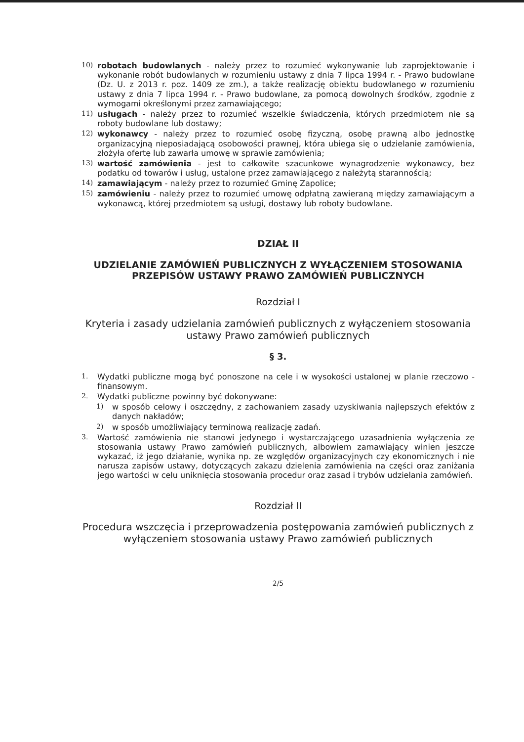10) robotach budowlanych - należy przez to rozumieć wykonywanie lub zaprojektowanie i wykonanie robót budowlanych w rozumieniu ustawy z dnia 7 lipca 1994 r. - Prawo budowlane (Dz. U. z 2013 r. poz. 1409 ze zm.), a także realizację obiektu budowlanego w rozumieniu ustawy z dnia 7 lipca 1994 r. - Prawo budowlane, za pomocą dowolnych środków, zgodnie z wymogami określonymi przez zamawiającego;
11) usługach - należy przez to rozumieć wszelkie świadczenia, których przedmiotem nie są roboty budowlane lub dostawy;
12) wykonawcy - należy przez to rozumieć osobę fizyczną, osobę prawną albo jednostkę organizacyjną nieposiadającą osobowości prawnej, która ubiega się o udzielanie zamówienia, złożyła ofertę lub zawarła umowę w sprawie zamówienia;
13) wartość zamówienia - jest to całkowite szacunkowe wynagrodzenie wykonawcy, bez podatku od towarów i usług, ustalone przez zamawiającego z należytą starannością;
14) zamawiającym - należy przez to rozumieć Gminę Zapolice;
15) zamówieniu - należy przez to rozumieć umowę odpłatną zawieraną między zamawiającym a wykonawcą, której przedmiotem są usługi, dostawy lub roboty budowlane.
DZIAŁ II
UDZIELANIE ZAMÓWIEŃ PUBLICZNYCH Z WYŁĄCZENIEM STOSOWANIA PRZEPISÓW USTAWY PRAWO ZAMÓWIEŃ PUBLICZNYCH
Rozdział I
Kryteria i zasady udzielania zamówień publicznych z wyłączeniem stosowania ustawy Prawo zamówień publicznych
§ 3.
1. Wydatki publiczne mogą być ponoszone na cele i w wysokości ustalonej w planie rzeczowo - finansowym.
2. Wydatki publiczne powinny być dokonywane:
1) w sposób celowy i oszczędny, z zachowaniem zasady uzyskiwania najlepszych efektów z danych nakładów;
2) w sposób umożliwiający terminową realizację zadań.
3. Wartość zamówienia nie stanowi jedynego i wystarczającego uzasadnienia wyłączenia ze stosowania ustawy Prawo zamówień publicznych, albowiem zamawiający winien jeszcze wykazać, iż jego działanie, wynika np. ze względów organizacyjnych czy ekonomicznych i nie narusza zapisów ustawy, dotyczących zakazu dzielenia zamówienia na części oraz zaniżania jego wartości w celu uniknięcia stosowania procedur oraz zasad i trybów udzielania zamówień.
Rozdział II
Procedura wszczęcia i przeprowadzenia postępowania zamówień publicznych z wyłączeniem stosowania ustawy Prawo zamówień publicznych
2/5